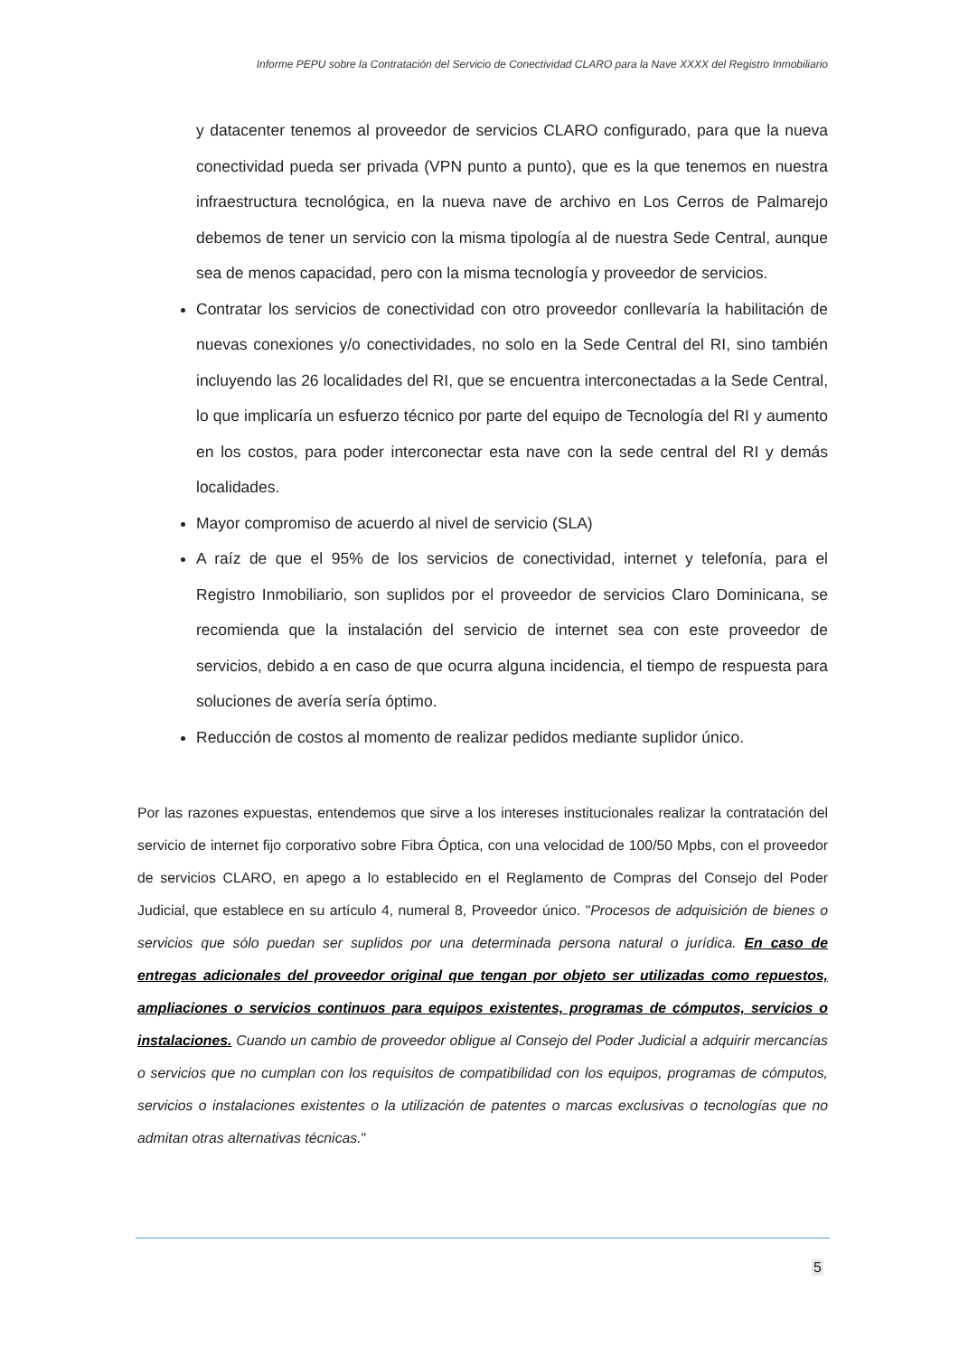Informe PEPU sobre la Contratación del Servicio de Conectividad CLARO para la Nave XXXX del Registro Inmobiliario
y datacenter tenemos al proveedor de servicios CLARO configurado, para que la nueva conectividad pueda ser privada (VPN punto a punto), que es la que tenemos en nuestra infraestructura tecnológica, en la nueva nave de archivo en Los Cerros de Palmarejo debemos de tener un servicio con la misma tipología al de nuestra Sede Central, aunque sea de menos capacidad, pero con la misma tecnología y proveedor de servicios.
Contratar los servicios de conectividad con otro proveedor conllevaría la habilitación de nuevas conexiones y/o conectividades, no solo en la Sede Central del RI, sino también incluyendo las 26 localidades del RI, que se encuentra interconectadas a la Sede Central, lo que implicaría un esfuerzo técnico por parte del equipo de Tecnología del RI y aumento en los costos, para poder interconectar esta nave con la sede central del RI y demás localidades.
Mayor compromiso de acuerdo al nivel de servicio (SLA)
A raíz de que el 95% de los servicios de conectividad, internet y telefonía, para el Registro Inmobiliario, son suplidos por el proveedor de servicios Claro Dominicana, se recomienda que la instalación del servicio de internet sea con este proveedor de servicios, debido a en caso de que ocurra alguna incidencia, el tiempo de respuesta para soluciones de avería sería óptimo.
Reducción de costos al momento de realizar pedidos mediante suplidor único.
Por las razones expuestas, entendemos que sirve a los intereses institucionales realizar la contratación del servicio de internet fijo corporativo sobre Fibra Óptica, con una velocidad de 100/50 Mpbs, con el proveedor de servicios CLARO, en apego a lo establecido en el Reglamento de Compras del Consejo del Poder Judicial, que establece en su artículo 4, numeral 8, Proveedor único. "Procesos de adquisición de bienes o servicios que sólo puedan ser suplidos por una determinada persona natural o jurídica. En caso de entregas adicionales del proveedor original que tengan por objeto ser utilizadas como repuestos, ampliaciones o servicios continuos para equipos existentes, programas de cómputos, servicios o instalaciones. Cuando un cambio de proveedor obligue al Consejo del Poder Judicial a adquirir mercancías o servicios que no cumplan con los requisitos de compatibilidad con los equipos, programas de cómputos, servicios o instalaciones existentes o la utilización de patentes o marcas exclusivas o tecnologías que no admitan otras alternativas técnicas."
5